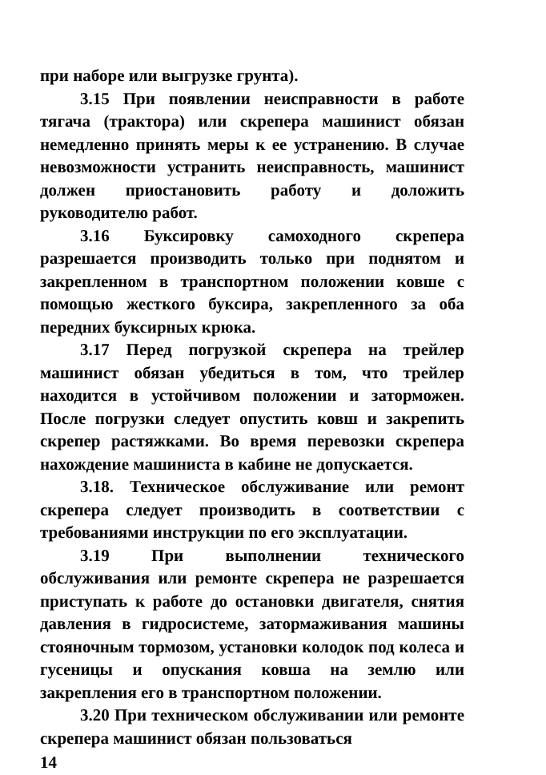при наборе или выгрузке грунта).
3.15 При появлении неисправности в работе тягача (трактора) или скрепера машинист обязан немедленно принять меры к ее устранению. В случае невозможности устранить неисправность, машинист должен приостановить работу и доложить руководителю работ.
3.16 Буксировку самоходного скрепера разрешается производить только при поднятом и закрепленном в транспортном положении ковше с помощью жесткого буксира, закрепленного за оба передних буксирных крюка.
3.17 Перед погрузкой скрепера на трейлер машинист обязан убедиться в том, что трейлер находится в устойчивом положении и заторможен. После погрузки следует опустить ковш и закрепить скрепер растяжками. Во время перевозки скрепера нахождение машиниста в кабине не допускается.
3.18. Техническое обслуживание или ремонт скрепера следует производить в соответствии с требованиями инструкции по его эксплуатации.
3.19 При выполнении технического обслуживания или ремонте скрепера не разрешается приступать к работе до остановки двигателя, снятия давления в гидросистеме, затормаживания машины стояночным тормозом, установки колодок под колеса и гусеницы и опускания ковша на землю или закрепления его в транспортном положении.
3.20 При техническом обслуживании или ремонте скрепера машинист обязан пользоваться
14